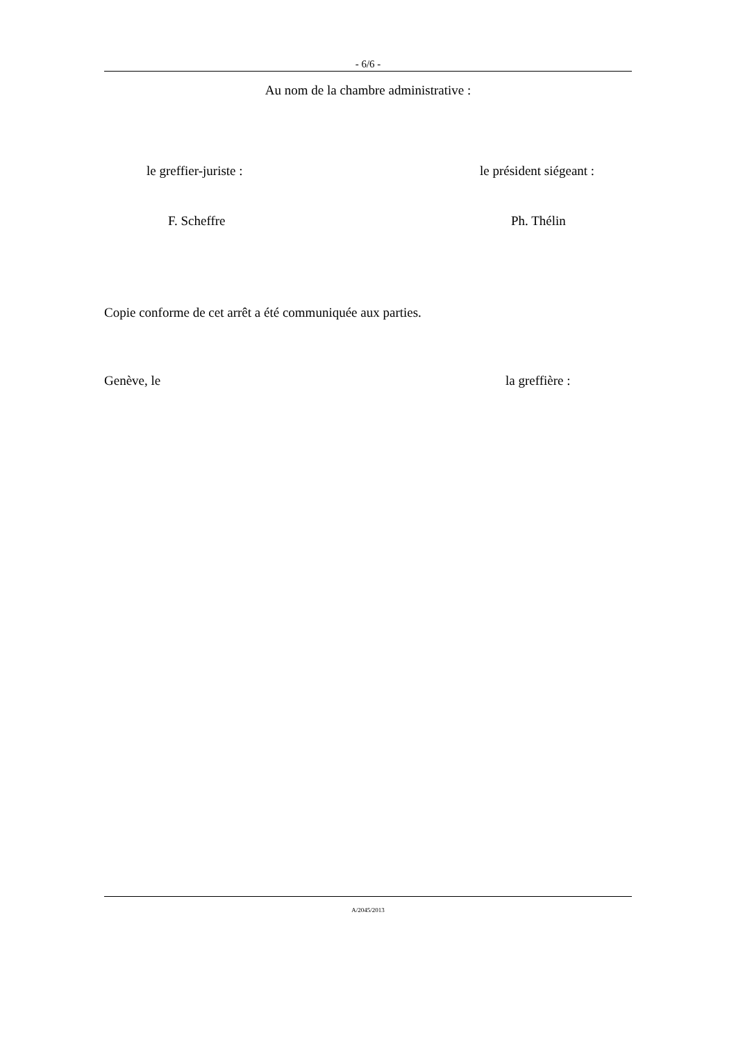- 6/6 -
Au nom de la chambre administrative :
le greffier-juriste : le président siégeant :
F. Scheffre Ph. Thélin
Copie conforme de cet arrêt a été communiquée aux parties.
Genève, le la greffière :
A/2045/2013